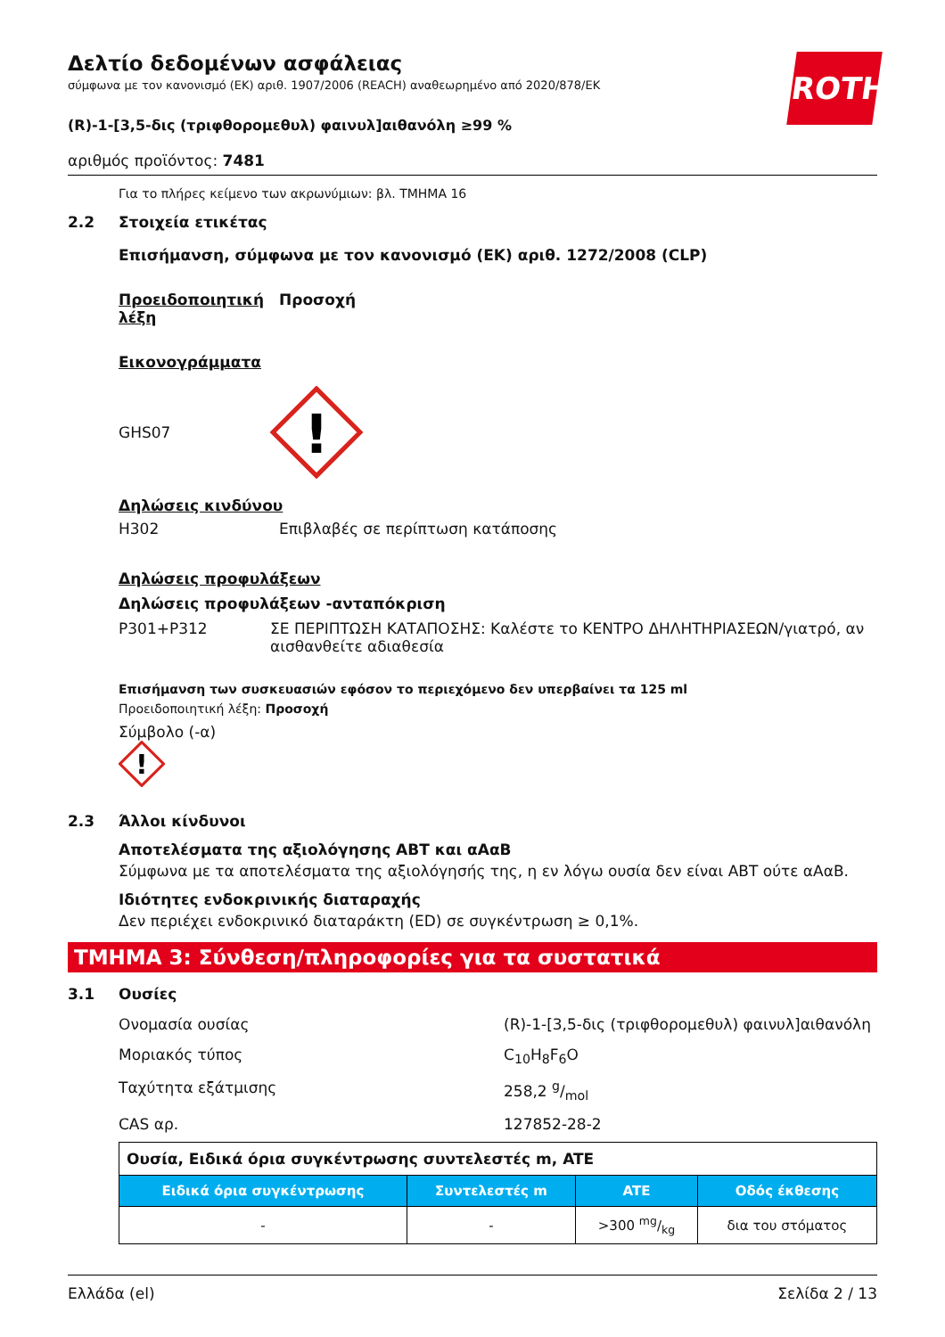Δελτίο δεδομένων ασφάλειας
σύμφωνα με τον κανονισμό (ΕΚ) αριθ. 1907/2006 (REACH) αναθεωρημένο από 2020/878/ΕΚ
ROTH
(R)-1-[3,5-δις (τριφθορομεθυλ) φαινυλ]αιθανόλη ≥99 %
αριθμός προϊόντος: 7481
Για το πλήρες κείμενο των ακρωνύμιων: βλ. ΤΜΗΜΑ 16
2.2 Στοιχεία ετικέτας
Επισήμανση, σύμφωνα με τον κανονισμό (ΕΚ) αριθ. 1272/2008 (CLP)
Προειδοποιητική λέξη Προσοχή
Εικονογράμματα
GHS07
!
Δηλώσεις κινδύνου
H302 Επιβλαβές σε περίπτωση κατάποσης
Δηλώσεις προφυλάξεων
Δηλώσεις προφυλάξεων -ανταπόκριση
P301+P312 ΣΕ ΠΕΡΙΠΤΩΣΗ ΚΑΤΑΠΟΣΗΣ: Καλέστε το ΚΕΝΤΡΟ ΔΗΛΗΤΗΡΙΑΣΕΩΝ/γιατρό, αν αισθανθείτε αδιαθεσία
Επισήμανση των συσκευασιών εφόσον το περιεχόμενο δεν υπερβαίνει τα 125 ml
Προειδοποιητική λέξη: Προσοχή
Σύμβολο (-α)
!
2.3 Άλλοι κίνδυνοι
Αποτελέσματα της αξιολόγησης ΑΒΤ και αΑαΒ
Σύμφωνα με τα αποτελέσματα της αξιολόγησής της, η εν λόγω ουσία δεν είναι ΑΒΤ ούτε αΑαΒ.
Ιδιότητες ενδοκρινικής διαταραχής
Δεν περιέχει ενδοκρινικό διαταράκτη (ED) σε συγκέντρωση ≥ 0,1%.
ΤΜΗΜΑ 3: Σύνθεση/πληροφορίες για τα συστατικά
3.1 Ουσίες
Ονομασία ουσίας (R)-1-[3,5-δις (τριφθορομεθυλ) φαινυλ]αιθανόλη
Μοριακός τύπος C<sub>10</sub>H<sub>8</sub>F<sub>6</sub>O
Ταχύτητα εξάτμισης 258,2 g/mol
CAS αρ. 127852-28-2
| Ουσία, Ειδικά όρια συγκέντρωσης συντελεστές m, ATE | | | |
| Ειδικά όρια συγκέντρωσης | Συντελεστές m | ATE | Οδός έκθεσης |
| - | - | >300 mg/kg | δια του στόματος |
Ελλάδα (el) Σελίδα 2 / 13